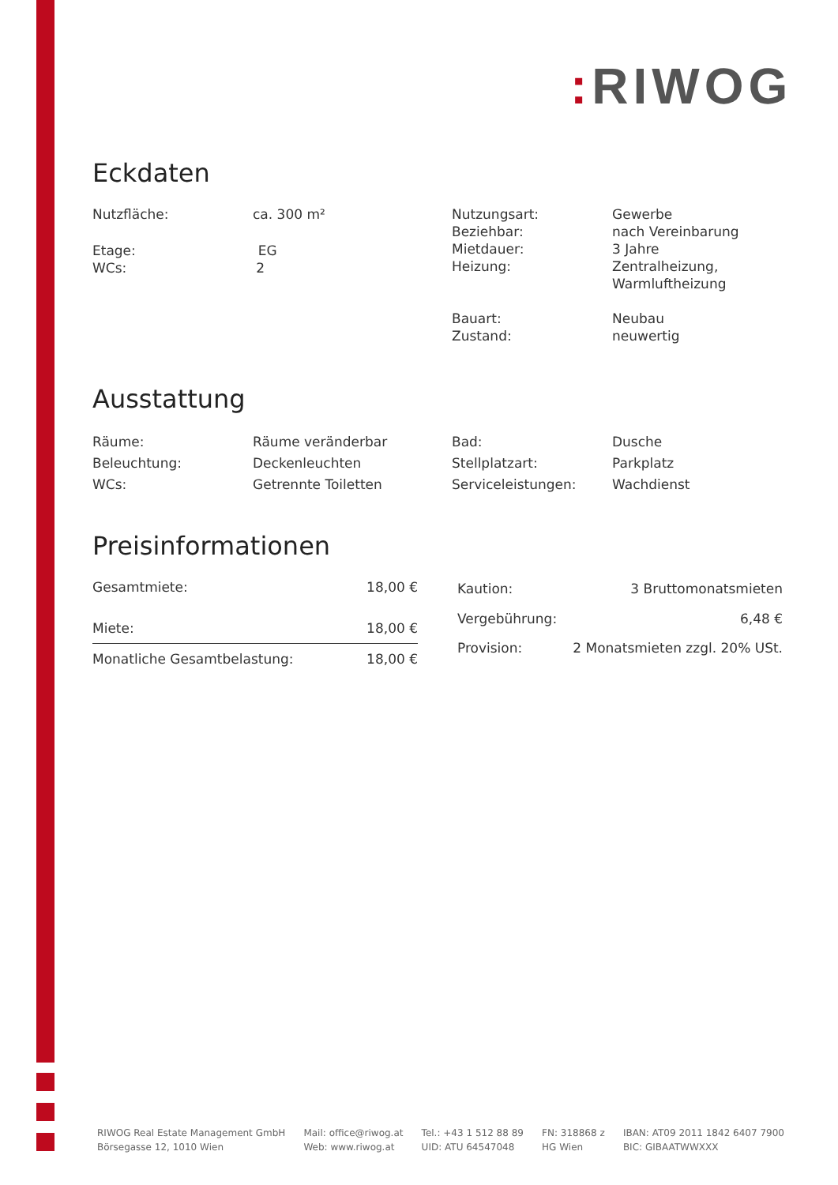: RIWOG
Eckdaten
| Nutzfläche: | ca. 300 m² | Nutzungsart: Beziehbar: Mietdauer: Heizung: Bauart: Zustand: | Gewerbe nach Vereinbarung 3 Jahre Zentralheizung, Warmluftheizung Neubau neuwertig |
Etage: EG
WCs: 2
Ausstattung
| Räume: | Räume veränderbar | Bad: | Dusche |
| Beleuchtung: | Deckenleuchten | Stellplatzart: | Parkplatz |
| WCs: | Getrennte Toiletten | Serviceleistungen: | Wachdienst |
Preisinformationen
| Gesamtmiete: | 18,00 € |
| Miete: | 18,00 € |
| Monatliche Gesamtbelastung: | 18,00 € |
| Kaution: | 3 Bruttomonatsmieten |
| Vergebührung: | 6,48 € |
| Provision: | 2 Monatsmieten zzgl. 20% USt. |
RIWOG Real Estate Management GmbH
Börsegasse 12, 1010 Wien
Mail: office@riwog.at
Web: www.riwog.at
Tel.: +43 1 512 88 89
UID: ATU 64547048
FN: 318868 z
HG Wien
IBAN: AT09 2011 1842 6407 7900
BIC: GIBAATWWXXX